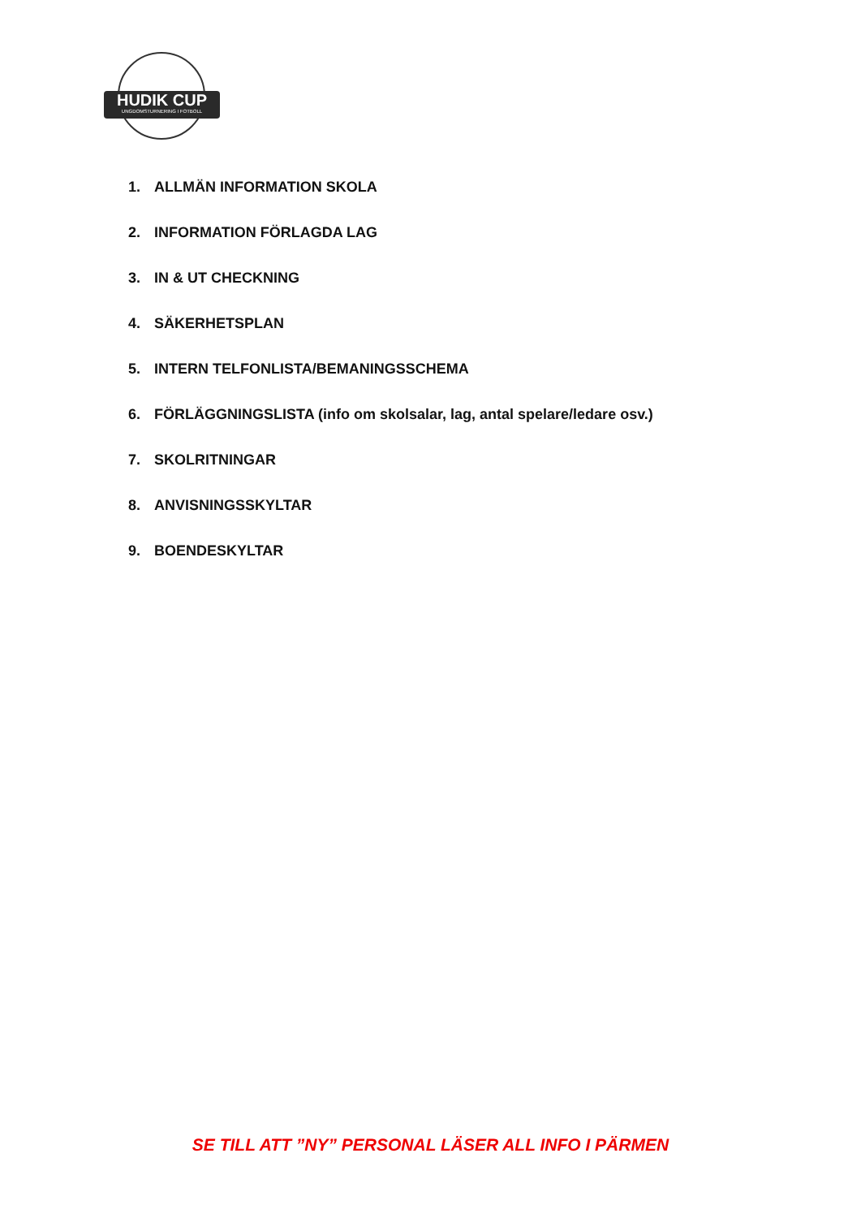HUDIK CUP
UNGDOMSTURNERING I FOTBOLL
1. ALLMÄN INFORMATION SKOLA
2. INFORMATION FÖRLAGDA LAG
3. IN & UT CHECKNING
4. SÄKERHETSPLAN
5. INTERN TELFONLISTA/BEMANINGSSCHEMA
6. FÖRLÄGGNINGSLISTA (info om skolsalar, lag, antal spelare/ledare osv.)
7. SKOLRITNINGAR
8. ANVISNINGSSKYLTAR
9. BOENDESKYLTAR
SE TILL ATT ”NY” PERSONAL LÄSER ALL INFO I PÄRMEN